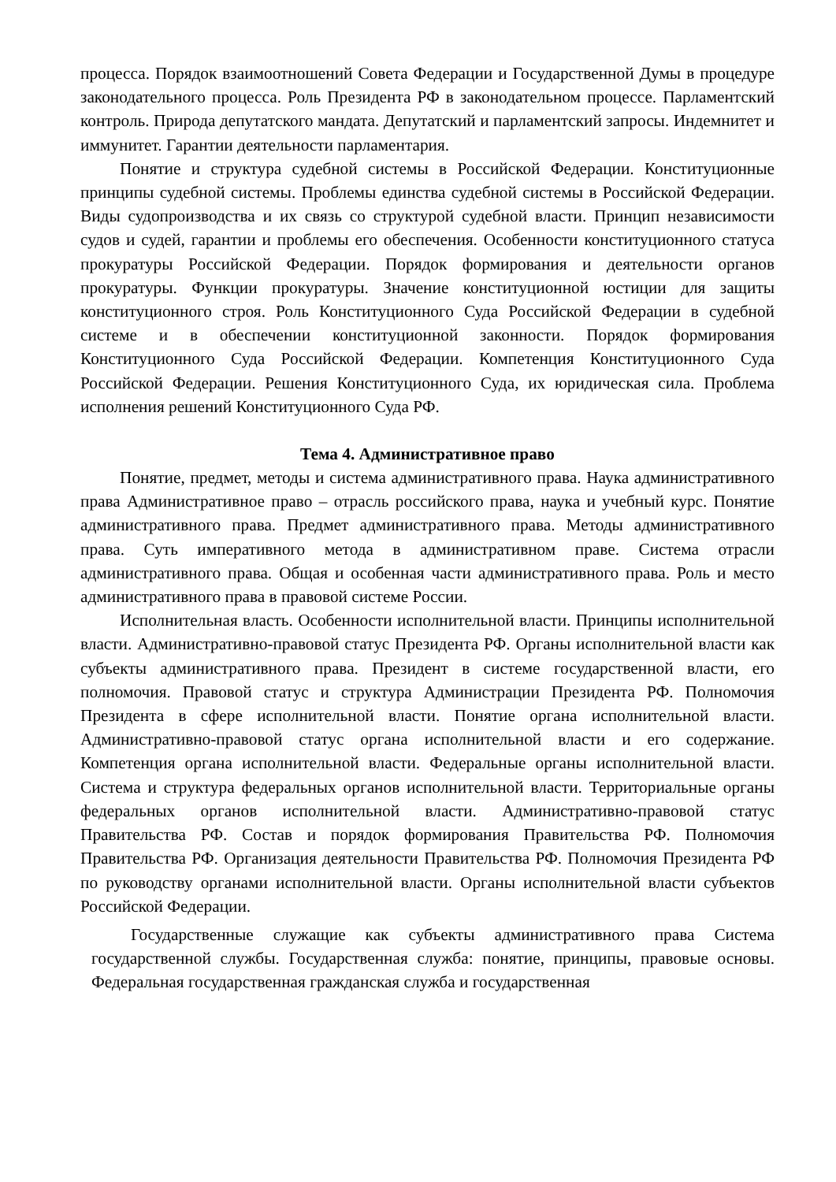процесса. Порядок взаимоотношений Совета Федерации и Государственной Думы в процедуре законодательного процесса. Роль Президента РФ в законодательном процессе. Парламентский контроль. Природа депутатского мандата. Депутатский и парламентский запросы. Индемнитет и иммунитет. Гарантии деятельности парламентария.
Понятие и структура судебной системы в Российской Федерации. Конституционные принципы судебной системы. Проблемы единства судебной системы в Российской Федерации. Виды судопроизводства и их связь со структурой судебной власти. Принцип независимости судов и судей, гарантии и проблемы его обеспечения. Особенности конституционного статуса прокуратуры Российской Федерации. Порядок формирования и деятельности органов прокуратуры. Функции прокуратуры. Значение конституционной юстиции для защиты конституционного строя. Роль Конституционного Суда Российской Федерации в судебной системе и в обеспечении конституционной законности. Порядок формирования Конституционного Суда Российской Федерации. Компетенция Конституционного Суда Российской Федерации. Решения Конституционного Суда, их юридическая сила. Проблема исполнения решений Конституционного Суда РФ.
Тема 4. Административное право
Понятие, предмет, методы и система административного права. Наука административного права Административное право – отрасль российского права, наука и учебный курс. Понятие административного права. Предмет административного права. Методы административного права. Суть императивного метода в административном праве. Система отрасли административного права. Общая и особенная части административного права. Роль и место административного права в правовой системе России.
Исполнительная власть. Особенности исполнительной власти. Принципы исполнительной власти. Административно-правовой статус Президента РФ. Органы исполнительной власти как субъекты административного права. Президент в системе государственной власти, его полномочия. Правовой статус и структура Администрации Президента РФ. Полномочия Президента в сфере исполнительной власти. Понятие органа исполнительной власти. Административно-правовой статус органа исполнительной власти и его содержание. Компетенция органа исполнительной власти. Федеральные органы исполнительной власти. Система и структура федеральных органов исполнительной власти. Территориальные органы федеральных органов исполнительной власти. Административно-правовой статус Правительства РФ. Состав и порядок формирования Правительства РФ. Полномочия Правительства РФ. Организация деятельности Правительства РФ. Полномочия Президента РФ по руководству органами исполнительной власти. Органы исполнительной власти субъектов Российской Федерации.
Государственные служащие как субъекты административного права Система государственной службы. Государственная служба: понятие, принципы, правовые основы. Федеральная государственная гражданская служба и государственная